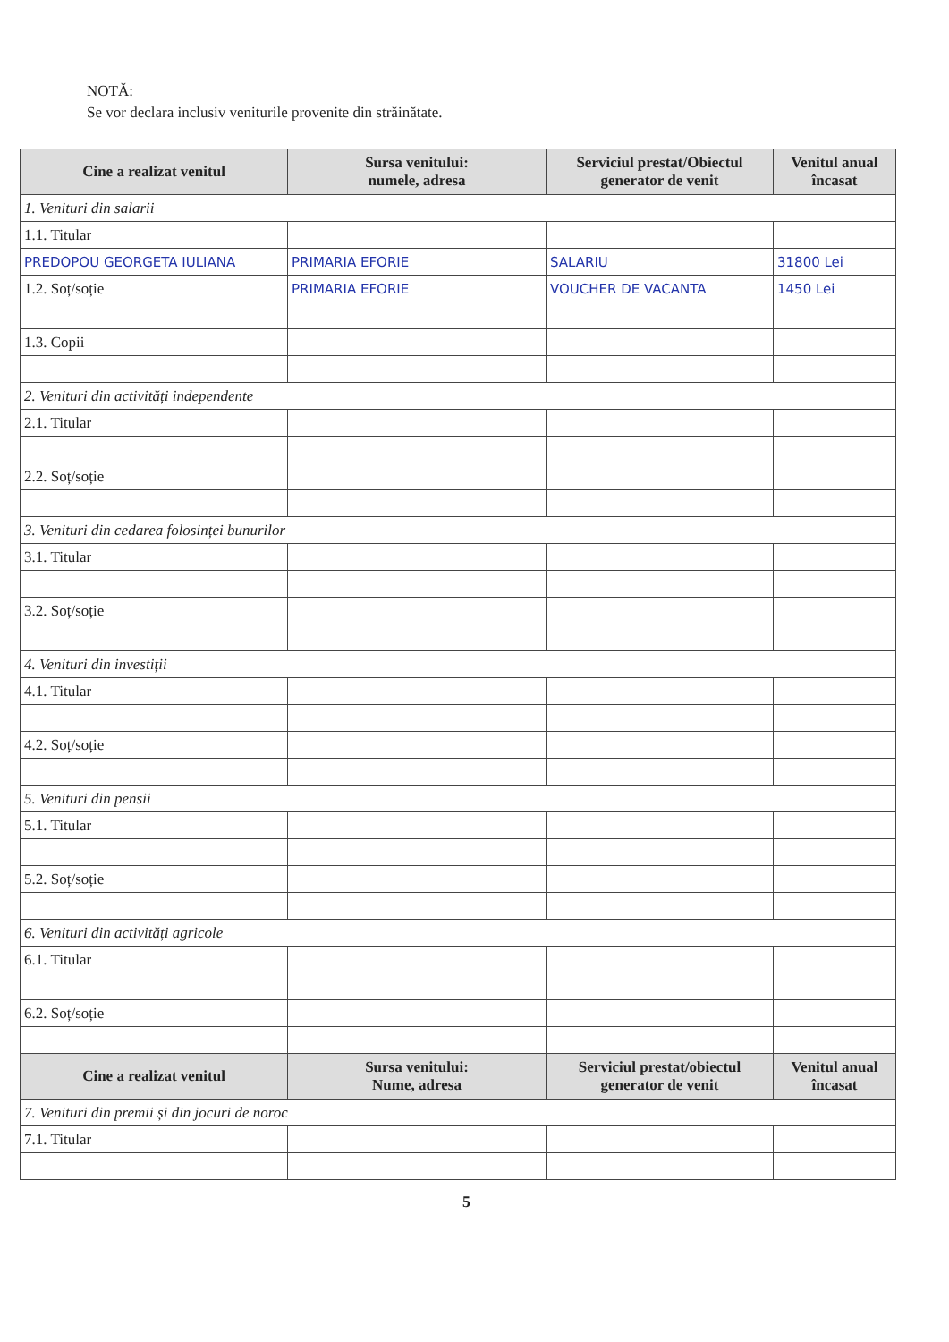NOTĂ:
Se vor declara inclusiv veniturile provenite din străinătate.
| Cine a realizat venitul | Sursa venitului: numele, adresa | Serviciul prestat/Obiectul generator de venit | Venitul anual încasat |
| --- | --- | --- | --- |
| 1. Venituri din salarii | | | |
| 1.1. Titular | | | |
| PREDOPOU GEORGETA IULIANA | PRIMARIA EFORIE | SALARIU | 31800 Lei |
| 1.2. Soț/soție | PRIMARIA EFORIE | VOUCHER DE VACANTA | 1450 Lei |
| 1.3. Copii | | | |
| 2. Venituri din activități independente | | | |
| 2.1. Titular | | | |
| 2.2. Soț/soție | | | |
| 3. Venituri din cedarea folosinței bunurilor | | | |
| 3.1. Titular | | | |
| 3.2. Soț/soție | | | |
| 4. Venituri din investiții | | | |
| 4.1. Titular | | | |
| 4.2. Soț/soție | | | |
| 5. Venituri din pensii | | | |
| 5.1. Titular | | | |
| 5.2. Soț/soție | | | |
| 6. Venituri din activități agricole | | | |
| 6.1. Titular | | | |
| 6.2. Soț/soție | | | |
| Cine a realizat venitul | Sursa venitului: Nume, adresa | Serviciul prestat/obiectul generator de venit | Venitul anual încasat |
| 7. Venituri din premii și din jocuri de noroc | | | |
| 7.1. Titular | | | |
5